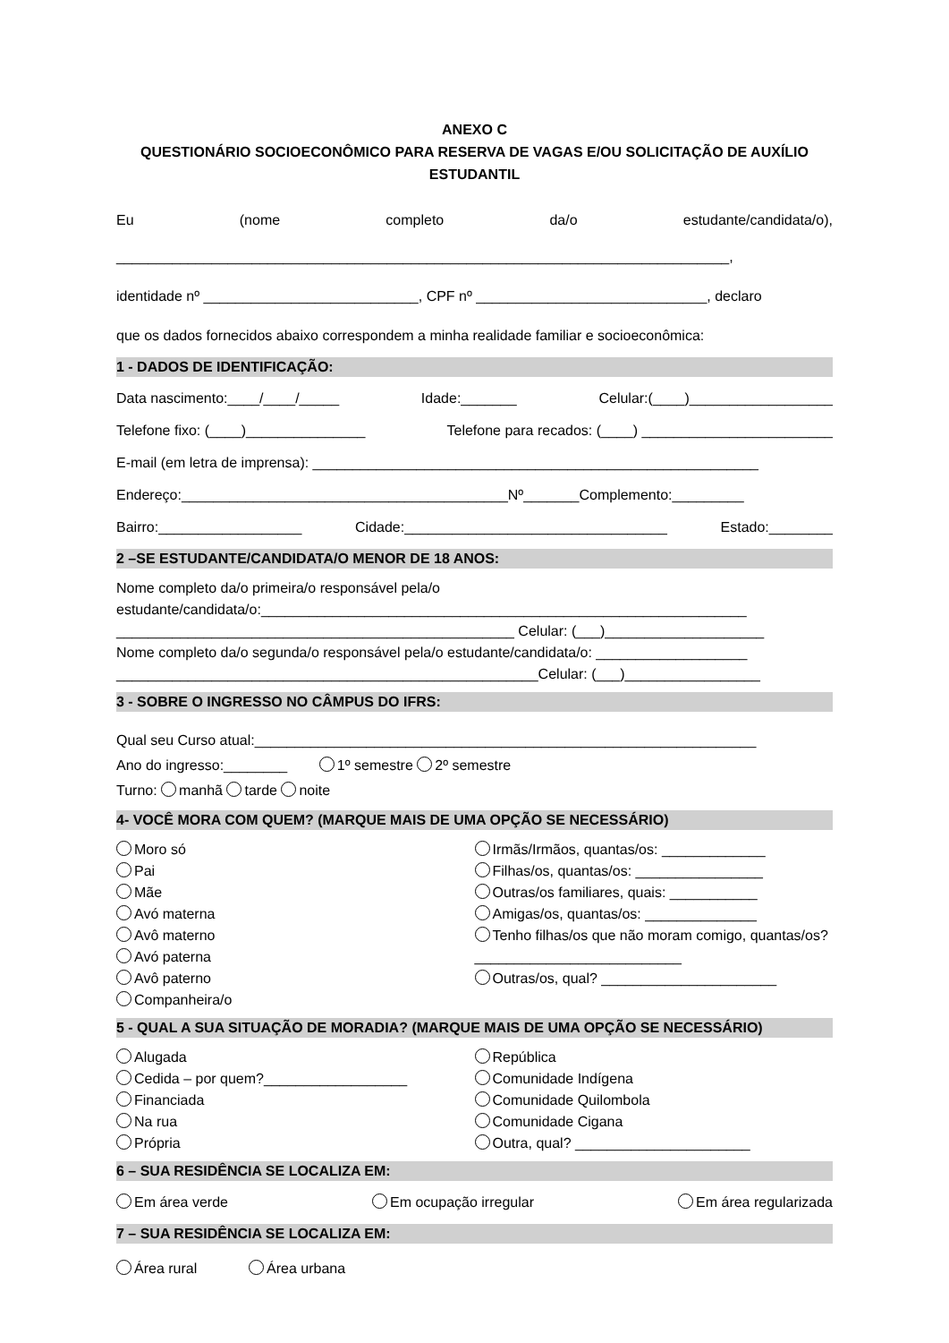ANEXO C
QUESTIONÁRIO SOCIOECONÔMICO PARA RESERVA DE VAGAS E/OU SOLICITAÇÃO DE AUXÍLIO ESTUDANTIL
Eu (nome completo da/o estudante/candidata/o),
_____________________________________________________________________________,
identidade nº ___________________________, CPF nº _____________________________, declaro
que os dados fornecidos abaixo correspondem a minha realidade familiar e socioeconômica:
1 - DADOS DE IDENTIFICAÇÃO:
Data nascimento:____/____/_____ Idade:_______ Celular:(____)__________________
Telefone fixo: (____)_______________ Telefone para recados: (____) ________________________
E-mail (em letra de imprensa): ________________________________________________________
Endereço:_________________________________________Nº_______Complemento:_________
Bairro:__________________ Cidade:_________________________________ Estado:________
2 –SE ESTUDANTE/CANDIDATA/O MENOR DE 18 ANOS:
Nome completo da/o primeira/o responsável pela/o
estudante/candidata/o:_____________________________________________________________
__________________________________________________ Celular: (___)____________________
Nome completo da/o segunda/o responsável pela/o estudante/candidata/o: ___________________
_____________________________________________________Celular: (___)_________________
3 - SOBRE O INGRESSO NO CÂMPUS DO IFRS:
Qual seu Curso atual:_______________________________________________________________
Ano do ingresso:________ 1º semestre 2º semestre
Turno: manhã tarde noite
4- VOCÊ MORA COM QUEM? (MARQUE MAIS DE UMA OPÇÃO SE NECESSÁRIO)
Moro só
Pai
Mãe
Avó materna
Avô materno
Avó paterna
Avô paterno
Companheira/o
Irmãs/Irmãos, quantas/os: _____________
Filhas/os, quantas/os: ________________
Outras/os familiares, quais: ___________
Amigas/os, quantas/os: ______________
Tenho filhas/os que não moram comigo, quantas/os? __________________________
Outras/os, qual? ______________________
5 - QUAL A SUA SITUAÇÃO DE MORADIA? (MARQUE MAIS DE UMA OPÇÃO SE NECESSÁRIO)
Alugada
Cedida – por quem?__________________
Financiada
Na rua
Própria
República
Comunidade Indígena
Comunidade Quilombola
Comunidade Cigana
Outra, qual? ______________________
6 – SUA RESIDÊNCIA SE LOCALIZA EM:
Em área verde Em ocupação irregular Em área regularizada
7 – SUA RESIDÊNCIA SE LOCALIZA EM:
Área rural Área urbana